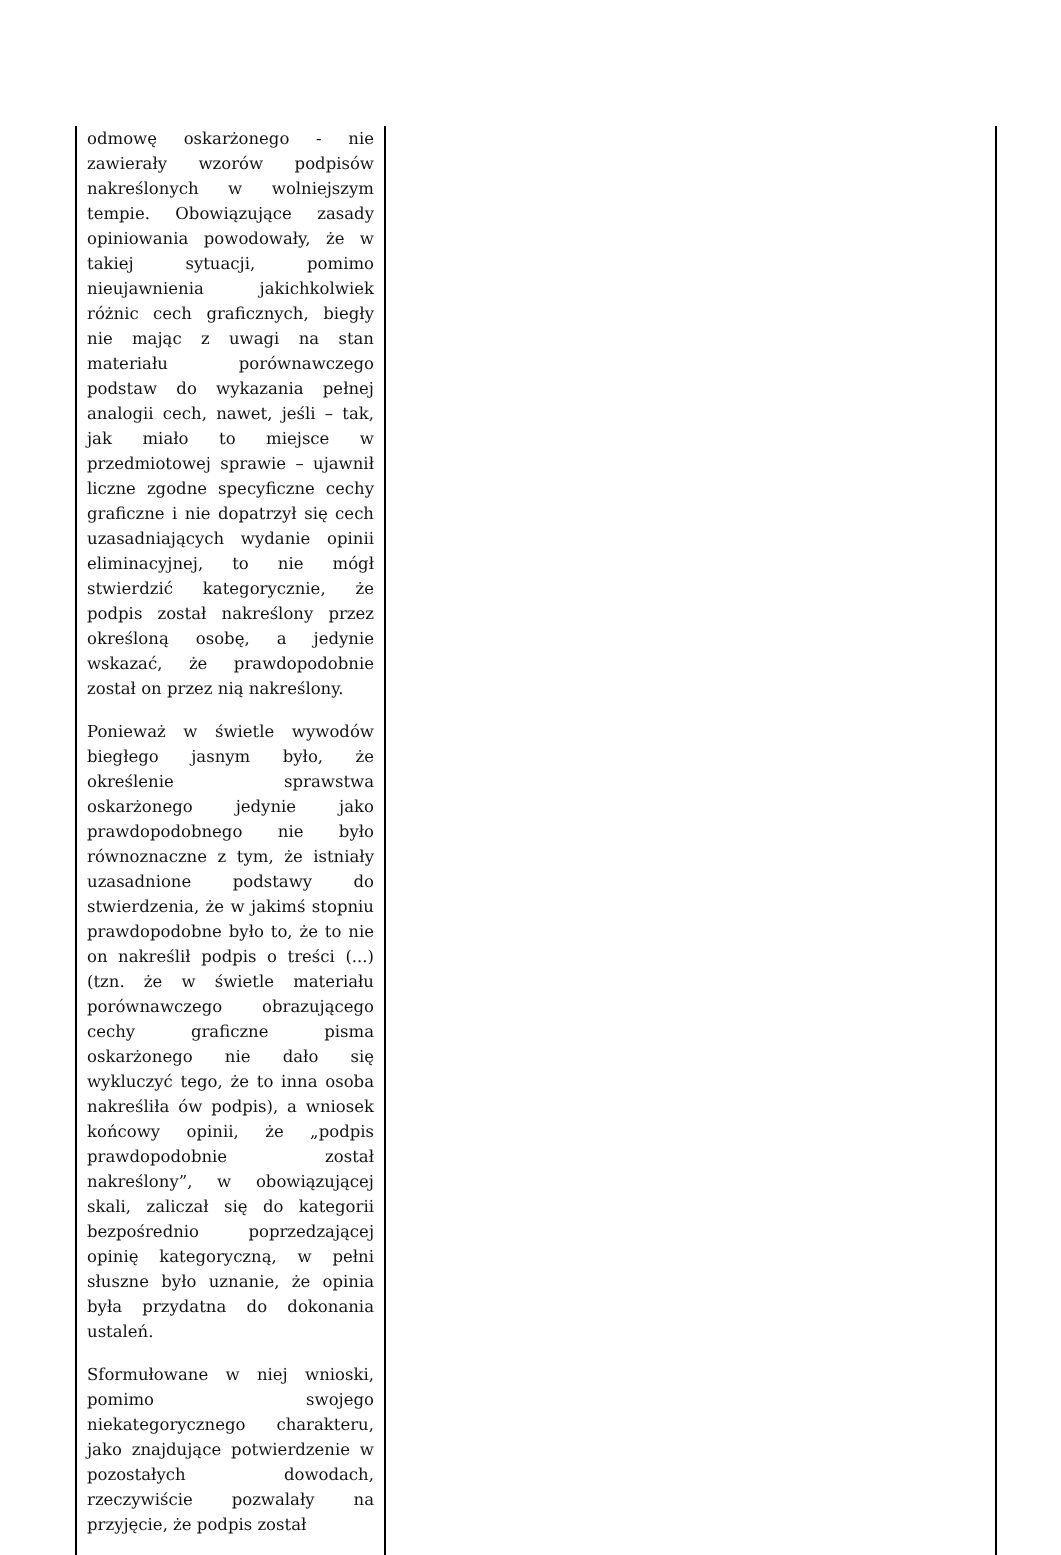| odmowę oskarżonego - nie zawierały wzorów podpisów nakreślonych w wolniejszym tempie. Obowiązujące zasady opiniowania powodowały, że w takiej sytuacji, pomimo nieujawnienia jakichkolwiek różnic cech graficznych, biegły nie mając z uwagi na stan materiału porównawczego podstaw do wykazania pełnej analogii cech, nawet, jeśli – tak, jak miało to miejsce w przedmiotowej sprawie – ujawnił liczne zgodne specyficzne cechy graficzne i nie dopatrzył się cech uzasadniających wydanie opinii eliminacyjnej, to nie mógł stwierdzić kategorycznie, że podpis został nakreślony przez określoną osobę, a jedynie wskazać, że prawdopodobnie został on przez nią nakreślony. Ponieważ w świetle wywodów biegłego jasnym było, że określenie sprawstwa oskarżonego jedynie jako prawdopodobnego nie było równoznaczne z tym, że istniały uzasadnione podstawy do stwierdzenia, że w jakimś stopniu prawdopodobne było to, że to nie on nakreślił podpis o treści (...) (tzn. że w świetle materiału porównawczego obrazującego cechy graficzne pisma oskarżonego nie dało się wykluczyć tego, że to inna osoba nakreśliła ów podpis), a wniosek końcowy opinii, że „podpis prawdopodobnie został nakreślony”, w obowiązującej skali, zaliczał się do kategorii bezpośrednio poprzedzającej opinię kategoryczną, w pełni słuszne było uznanie, że opinia była przydatna do dokonania ustaleń. Sformułowane w niej wnioski, pomimo swojego niekategorycznego charakteru, jako znajdujące potwierdzenie w pozostałych dowodach, rzeczywiście pozwalały na przyjęcie, że podpis został | |